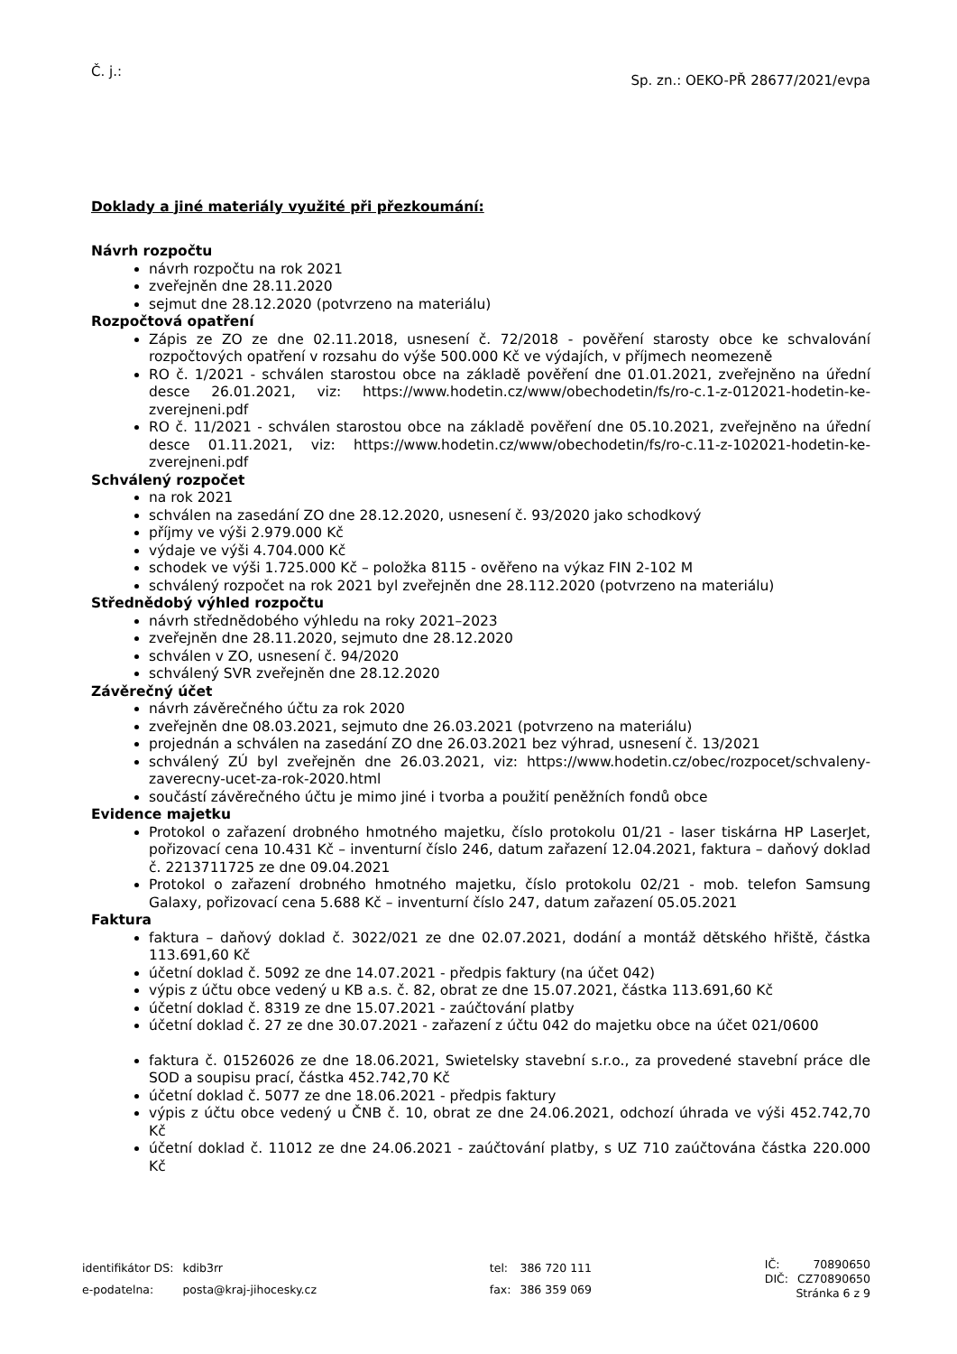Č. j.:
Sp. zn.: OEKO-PŘ 28677/2021/evpa
Doklady a jiné materiály využité při přezkoumání:
Návrh rozpočtu
návrh rozpočtu na rok 2021
zveřejněn dne 28.11.2020
sejmut dne 28.12.2020 (potvrzeno na materiálu)
Rozpočtová opatření
Zápis ze ZO ze dne 02.11.2018, usnesení č. 72/2018 - pověření starosty obce ke schvalování rozpočtových opatření v rozsahu do výše 500.000 Kč ve výdajích, v příjmech neomezeně
RO č. 1/2021 - schválen starostou obce na základě pověření dne 01.01.2021, zveřejněno na úřední desce 26.01.2021, viz: https://www.hodetin.cz/www/obechodetin/fs/ro-c.1-z-012021-hodetin-ke-zverejneni.pdf
RO č. 11/2021 - schválen starostou obce na základě pověření dne 05.10.2021, zveřejněno na úřední desce 01.11.2021, viz: https://www.hodetin.cz/www/obechodetin/fs/ro-c.11-z-102021-hodetin-ke-zverejneni.pdf
Schválený rozpočet
na rok 2021
schválen na zasedání ZO dne 28.12.2020, usnesení č. 93/2020 jako schodkový
příjmy ve výši 2.979.000 Kč
výdaje ve výši 4.704.000 Kč
schodek ve výši 1.725.000 Kč – položka 8115 - ověřeno na výkaz FIN 2-102 M
schválený rozpočet na rok 2021 byl zveřejněn dne 28.112.2020 (potvrzeno na materiálu)
Střednědobý výhled rozpočtu
návrh střednědobého výhledu na roky 2021–2023
zveřejněn dne 28.11.2020, sejmuto dne 28.12.2020
schválen v ZO, usnesení č. 94/2020
schválený SVR zveřejněn dne 28.12.2020
Závěrečný účet
návrh závěrečného účtu za rok 2020
zveřejněn dne 08.03.2021, sejmuto dne 26.03.2021 (potvrzeno na materiálu)
projednán a schválen na zasedání ZO dne 26.03.2021 bez výhrad, usnesení č. 13/2021
schválený ZÚ byl zveřejněn dne 26.03.2021, viz: https://www.hodetin.cz/obec/rozpocet/schvaleny-zaverecny-ucet-za-rok-2020.html
součástí závěrečného účtu je mimo jiné i tvorba a použití peněžních fondů obce
Evidence majetku
Protokol o zařazení drobného hmotného majetku, číslo protokolu 01/21 - laser tiskárna HP LaserJet, pořizovací cena 10.431 Kč – inventurní číslo 246, datum zařazení 12.04.2021, faktura – daňový doklad č. 2213711725 ze dne 09.04.2021
Protokol o zařazení drobného hmotného majetku, číslo protokolu 02/21 - mob. telefon Samsung Galaxy, pořizovací cena 5.688 Kč – inventurní číslo 247, datum zařazení 05.05.2021
Faktura
faktura – daňový doklad č. 3022/021 ze dne 02.07.2021, dodání a montáž dětského hřiště, částka 113.691,60 Kč
účetní doklad č. 5092 ze dne 14.07.2021 - předpis faktury (na účet 042)
výpis z účtu obce vedený u KB a.s. č. 82, obrat ze dne 15.07.2021, částka 113.691,60 Kč
účetní doklad č. 8319 ze dne 15.07.2021 - zaúčtování platby
účetní doklad č. 27 ze dne 30.07.2021 - zařazení z účtu 042 do majetku obce na účet 021/0600
faktura č. 01526026 ze dne 18.06.2021, Swietelsky stavební s.r.o., za provedené stavební práce dle SOD a soupisu prací, částka 452.742,70 Kč
účetní doklad č. 5077 ze dne 18.06.2021 - předpis faktury
výpis z účtu obce vedený u ČNB č. 10, obrat ze dne 24.06.2021, odchozí úhrada ve výši 452.742,70 Kč
účetní doklad č. 11012 ze dne 24.06.2021 - zaúčtování platby, s UZ 710 zaúčtována částka 220.000 Kč
| identifikátor DS: | kdib3rr |
| e-podatelna: | posta@kraj-jihocesky.cz |
| tel: | 386 720 111 |
| fax: | 386 359 069 |
| IČ: | 70890650 |
| DIČ: | CZ70890650 |
Stránka 6 z 9